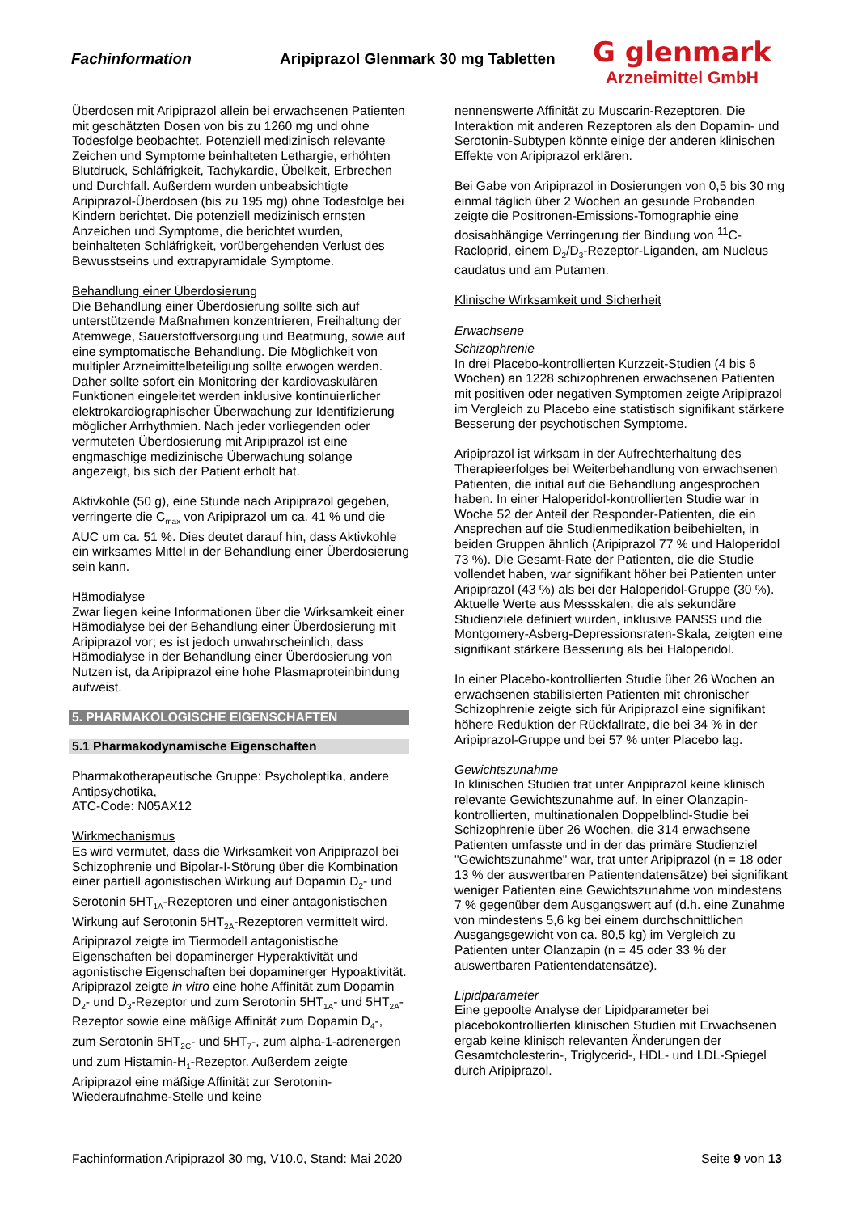Fachinformation
Aripiprazol Glenmark 30 mg Tabletten
G glenmark
Arzneimittel GmbH
Überdosen mit Aripiprazol allein bei erwachsenen Patienten mit geschätzten Dosen von bis zu 1260 mg und ohne Todesfolge beobachtet. Potenziell medizinisch relevante Zeichen und Symptome beinhalteten Lethargie, erhöhten Blutdruck, Schläfrigkeit, Tachykardie, Übelkeit, Erbrechen und Durchfall. Außerdem wurden unbeabsichtigte Aripiprazol-Überdosen (bis zu 195 mg) ohne Todesfolge bei Kindern berichtet. Die potenziell medizinisch ernsten Anzeichen und Symptome, die berichtet wurden, beinhalteten Schläfrigkeit, vorübergehenden Verlust des Bewusstseins und extrapyramidale Symptome.
Behandlung einer Überdosierung
Die Behandlung einer Überdosierung sollte sich auf unterstützende Maßnahmen konzentrieren, Freihaltung der Atemwege, Sauerstoffversorgung und Beatmung, sowie auf eine symptomatische Behandlung. Die Möglichkeit von multipler Arzneimittelbeteiligung sollte erwogen werden. Daher sollte sofort ein Monitoring der kardiovaskulären Funktionen eingeleitet werden inklusive kontinuierlicher elektrokardiographischer Überwachung zur Identifizierung möglicher Arrhythmien. Nach jeder vorliegenden oder vermuteten Überdosierung mit Aripiprazol ist eine engmaschige medizinische Überwachung solange angezeigt, bis sich der Patient erholt hat.
Aktivkohle (50 g), eine Stunde nach Aripiprazol gegeben, verringerte die C<sub>max</sub> von Aripiprazol um ca. 41 % und die AUC um ca. 51 %. Dies deutet darauf hin, dass Aktivkohle ein wirksames Mittel in der Behandlung einer Überdosierung sein kann.
Hämodialyse
Zwar liegen keine Informationen über die Wirksamkeit einer Hämodialyse bei der Behandlung einer Überdosierung mit Aripiprazol vor; es ist jedoch unwahrscheinlich, dass Hämodialyse in der Behandlung einer Überdosierung von Nutzen ist, da Aripiprazol eine hohe Plasmaproteinbindung aufweist.
5. PHARMAKOLOGISCHE EIGENSCHAFTEN
5.1 Pharmakodynamische Eigenschaften
Pharmakotherapeutische Gruppe: Psycholeptika, andere Antipsychotika,
ATC-Code: N05AX12
Wirkmechanismus
Es wird vermutet, dass die Wirksamkeit von Aripiprazol bei Schizophrenie und Bipolar-I-Störung über die Kombination einer partiell agonistischen Wirkung auf Dopamin D<sub>2</sub>- und Serotonin 5HT<sub>1A</sub>-Rezeptoren und einer antagonistischen Wirkung auf Serotonin 5HT<sub>2A</sub>-Rezeptoren vermittelt wird.
Aripiprazol zeigte im Tiermodell antagonistische Eigenschaften bei dopaminerger Hyperaktivität und agonistische Eigenschaften bei dopaminerger Hypoaktivität. Aripiprazol zeigte in vitro eine hohe Affinität zum Dopamin D<sub>2</sub>- und D<sub>3</sub>-Rezeptor und zum Serotonin 5HT<sub>1A</sub>- und 5HT<sub>2A</sub>-Rezeptor sowie eine mäßige Affinität zum Dopamin D<sub>4</sub>-, zum Serotonin 5HT<sub>2C</sub>- und 5HT<sub>7</sub>-, zum alpha-1-adrenergen und zum Histamin-H<sub>1</sub>-Rezeptor. Außerdem zeigte Aripiprazol eine mäßige Affinität zur Serotonin-Wiederaufnahme-Stelle und keine
nennenswerte Affinität zu Muscarin-Rezeptoren. Die Interaktion mit anderen Rezeptoren als den Dopamin- und Serotonin-Subtypen könnte einige der anderen klinischen Effekte von Aripiprazol erklären.
Bei Gabe von Aripiprazol in Dosierungen von 0,5 bis 30 mg einmal täglich über 2 Wochen an gesunde Probanden zeigte die Positronen-Emissions-Tomographie eine dosisabhängige Verringerung der Bindung von <sup>11</sup>C-Racloprid, einem D<sub>2</sub>/D<sub>3</sub>-Rezeptor-Liganden, am Nucleus caudatus und am Putamen.
Klinische Wirksamkeit und Sicherheit
Erwachsene
Schizophrenie
In drei Placebo-kontrollierten Kurzzeit-Studien (4 bis 6 Wochen) an 1228 schizophrenen erwachsenen Patienten mit positiven oder negativen Symptomen zeigte Aripiprazol im Vergleich zu Placebo eine statistisch signifikant stärkere Besserung der psychotischen Symptome.
Aripiprazol ist wirksam in der Aufrechterhaltung des Therapieerfolges bei Weiterbehandlung von erwachsenen Patienten, die initial auf die Behandlung angesprochen haben. In einer Haloperidol-kontrollierten Studie war in Woche 52 der Anteil der Responder-Patienten, die ein Ansprechen auf die Studienmedikation beibehielten, in beiden Gruppen ähnlich (Aripiprazol 77 % und Haloperidol 73 %). Die Gesamt-Rate der Patienten, die die Studie vollendet haben, war signifikant höher bei Patienten unter Aripiprazol (43 %) als bei der Haloperidol-Gruppe (30 %). Aktuelle Werte aus Messskalen, die als sekundäre Studienziele definiert wurden, inklusive PANSS und die Montgomery-Asberg-Depressionsraten-Skala, zeigten eine signifikant stärkere Besserung als bei Haloperidol.
In einer Placebo-kontrollierten Studie über 26 Wochen an erwachsenen stabilisierten Patienten mit chronischer Schizophrenie zeigte sich für Aripiprazol eine signifikant höhere Reduktion der Rückfallrate, die bei 34 % in der Aripiprazol-Gruppe und bei 57 % unter Placebo lag.
Gewichtszunahme
In klinischen Studien trat unter Aripiprazol keine klinisch relevante Gewichtszunahme auf. In einer Olanzapin-kontrollierten, multinationalen Doppelblind-Studie bei Schizophrenie über 26 Wochen, die 314 erwachsene Patienten umfasste und in der das primäre Studienziel "Gewichtszunahme" war, trat unter Aripiprazol (n = 18 oder 13 % der auswertbaren Patientendatensätze) bei signifikant weniger Patienten eine Gewichtszunahme von mindestens 7 % gegenüber dem Ausgangswert auf (d.h. eine Zunahme von mindestens 5,6 kg bei einem durchschnittlichen Ausgangsgewicht von ca. 80,5 kg) im Vergleich zu Patienten unter Olanzapin (n = 45 oder 33 % der auswertbaren Patientendatensätze).
Lipidparameter
Eine gepoolte Analyse der Lipidparameter bei placebokontrollierten klinischen Studien mit Erwachsenen ergab keine klinisch relevanten Änderungen der Gesamtcholesterin-, Triglycerid-, HDL- und LDL-Spiegel durch Aripiprazol.
Fachinformation Aripiprazol 30 mg, V10.0, Stand: Mai 2020 Seite 9 von 13